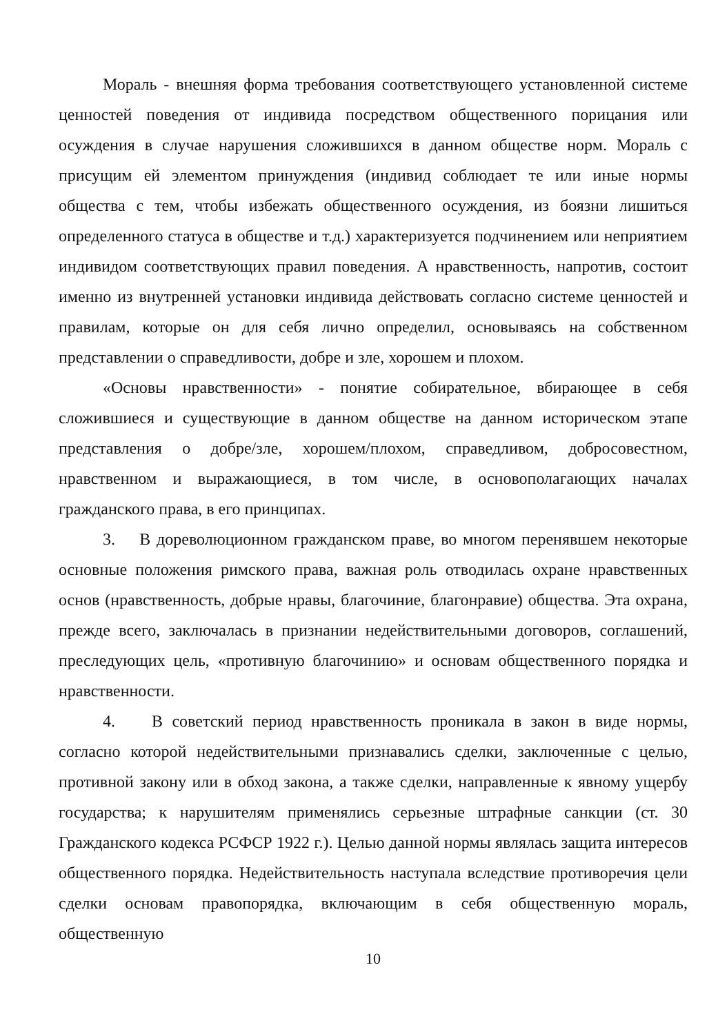Мораль - внешняя форма требования соответствующего установленной системе ценностей поведения от индивида посредством общественного порицания или осуждения в случае нарушения сложившихся в данном обществе норм. Мораль с присущим ей элементом принуждения (индивид соблюдает те или иные нормы общества с тем, чтобы избежать общественного осуждения, из боязни лишиться определенного статуса в обществе и т.д.) характеризуется подчинением или неприятием индивидом соответствующих правил поведения. А нравственность, напротив, состоит именно из внутренней установки индивида действовать согласно системе ценностей и правилам, которые он для себя лично определил, основываясь на собственном представлении о справедливости, добре и зле, хорошем и плохом.
«Основы нравственности» - понятие собирательное, вбирающее в себя сложившиеся и существующие в данном обществе на данном историческом этапе представления о добре/зле, хорошем/плохом, справедливом, добросовестном, нравственном и выражающиеся, в том числе, в основополагающих началах гражданского права, в его принципах.
3. В дореволюционном гражданском праве, во многом перенявшем некоторые основные положения римского права, важная роль отводилась охране нравственных основ (нравственность, добрые нравы, благочиние, благонравие) общества. Эта охрана, прежде всего, заключалась в признании недействительными договоров, соглашений, преследующих цель, «противную благочинию» и основам общественного порядка и нравственности.
4. В советский период нравственность проникала в закон в виде нормы, согласно которой недействительными признавались сделки, заключенные с целью, противной закону или в обход закона, а также сделки, направленные к явному ущербу государства; к нарушителям применялись серьезные штрафные санкции (ст. 30 Гражданского кодекса РСФСР 1922 г.). Целью данной нормы являлась защита интересов общественного порядка. Недействительность наступала вследствие противоречия цели сделки основам правопорядка, включающим в себя общественную мораль, общественную
10